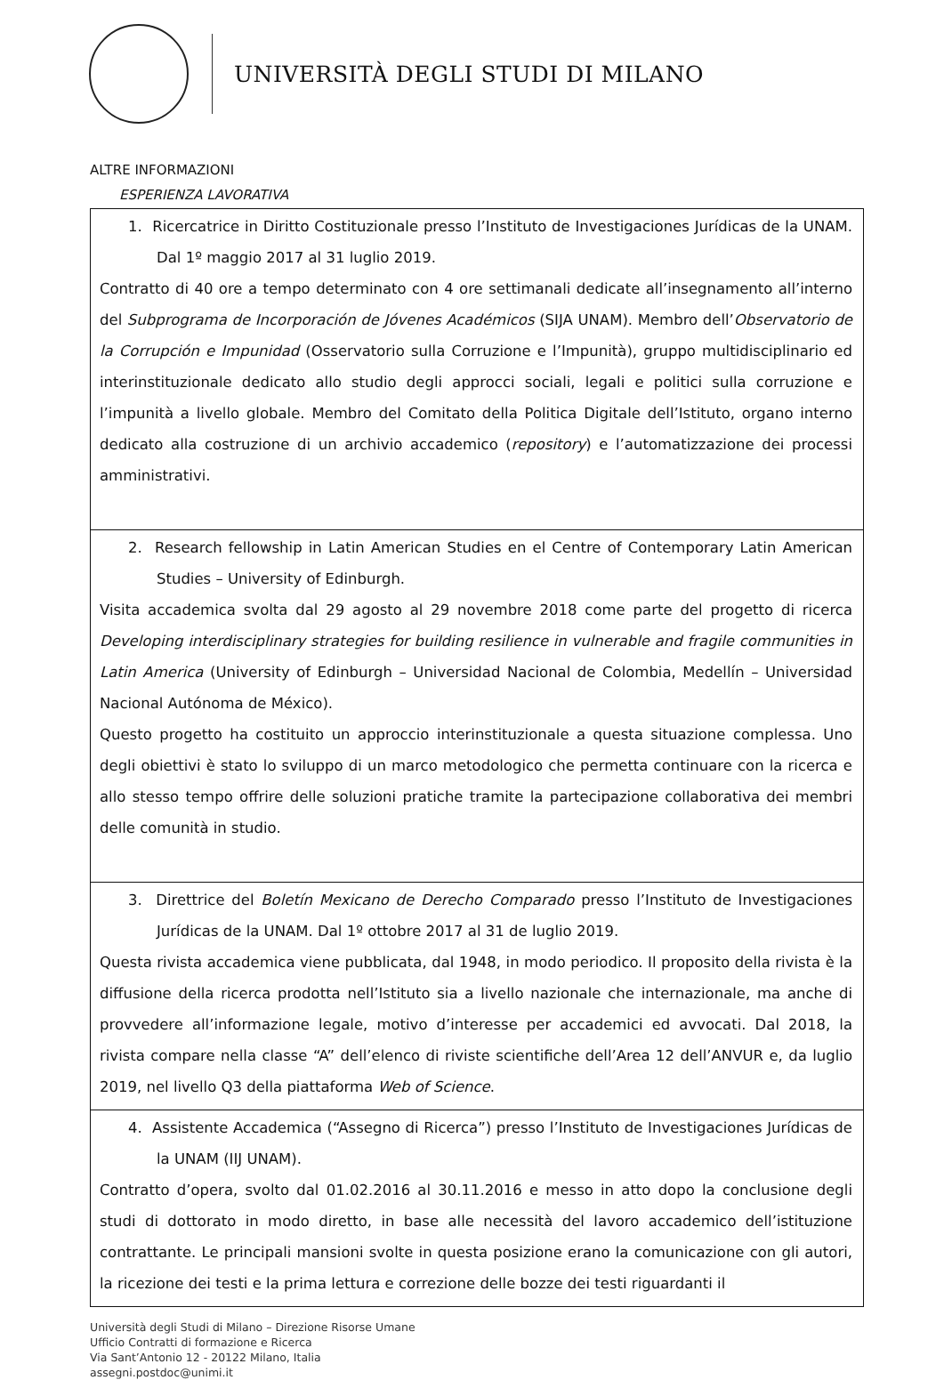UNIVERSITÀ DEGLI STUDI DI MILANO
ALTRE INFORMAZIONI
ESPERIENZA LAVORATIVA
| 1. Ricercatrice in Diritto Costituzionale presso l’Instituto de Investigaciones Jurídicas de la UNAM. Dal 1º maggio 2017 al 31 luglio 2019. Contratto di 40 ore a tempo determinato con 4 ore settimanali dedicate all’insegnamento all’interno del Subprograma de Incorporación de Jóvenes Académicos (SIJA UNAM). Membro dell’ Observatorio de la Corrupción e Impunidad (Osservatorio sulla Corruzione e l’Impunità), gruppo multidisciplinario ed interinstituzionale dedicato allo studio degli approcci sociali, legali e politici sulla corruzione e l’impunità a livello globale. Membro del Comitato della Politica Digitale dell’Istituto, organo interno dedicato alla costruzione di un archivio accademico ( repository ) e l’automatizzazione dei processi amministrativi. |
| 2. Research fellowship in Latin American Studies en el Centre of Contemporary Latin American Studies – University of Edinburgh. Visita accademica svolta dal 29 agosto al 29 novembre 2018 come parte del progetto di ricerca Developing interdisciplinary strategies for building resilience in vulnerable and fragile communities in Latin America (University of Edinburgh – Universidad Nacional de Colombia, Medellín – Universidad Nacional Autónoma de México). Questo progetto ha costituito un approccio interinstituzionale a questa situazione complessa. Uno degli obiettivi è stato lo sviluppo di un marco metodologico che permetta continuare con la ricerca e allo stesso tempo offrire delle soluzioni pratiche tramite la partecipazione collaborativa dei membri delle comunità in studio. |
| 3. Direttrice del Boletín Mexicano de Derecho Comparado presso l’Instituto de Investigaciones Jurídicas de la UNAM. Dal 1º ottobre 2017 al 31 de luglio 2019. Questa rivista accademica viene pubblicata, dal 1948, in modo periodico. Il proposito della rivista è la diffusione della ricerca prodotta nell’Istituto sia a livello nazionale che internazionale, ma anche di provvedere all’informazione legale, motivo d’interesse per accademici ed avvocati. Dal 2018, la rivista compare nella classe “A” dell’elenco di riviste scientifiche dell’Area 12 dell’ANVUR e, da luglio 2019, nel livello Q3 della piattaforma Web of Science . |
| 4. Assistente Accademica (“Assegno di Ricerca”) presso l’Instituto de Investigaciones Jurídicas de la UNAM (IIJ UNAM). Contratto d’opera, svolto dal 01.02.2016 al 30.11.2016 e messo in atto dopo la conclusione degli studi di dottorato in modo diretto, in base alle necessità del lavoro accademico dell’istituzione contrattante. Le principali mansioni svolte in questa posizione erano la comunicazione con gli autori, la ricezione dei testi e la prima lettura e correzione delle bozze dei testi riguardanti il |
Università degli Studi di Milano – Direzione Risorse Umane
Ufficio Contratti di formazione e Ricerca
Via Sant’Antonio 12 - 20122 Milano, Italia
assegni.postdoc@unimi.it